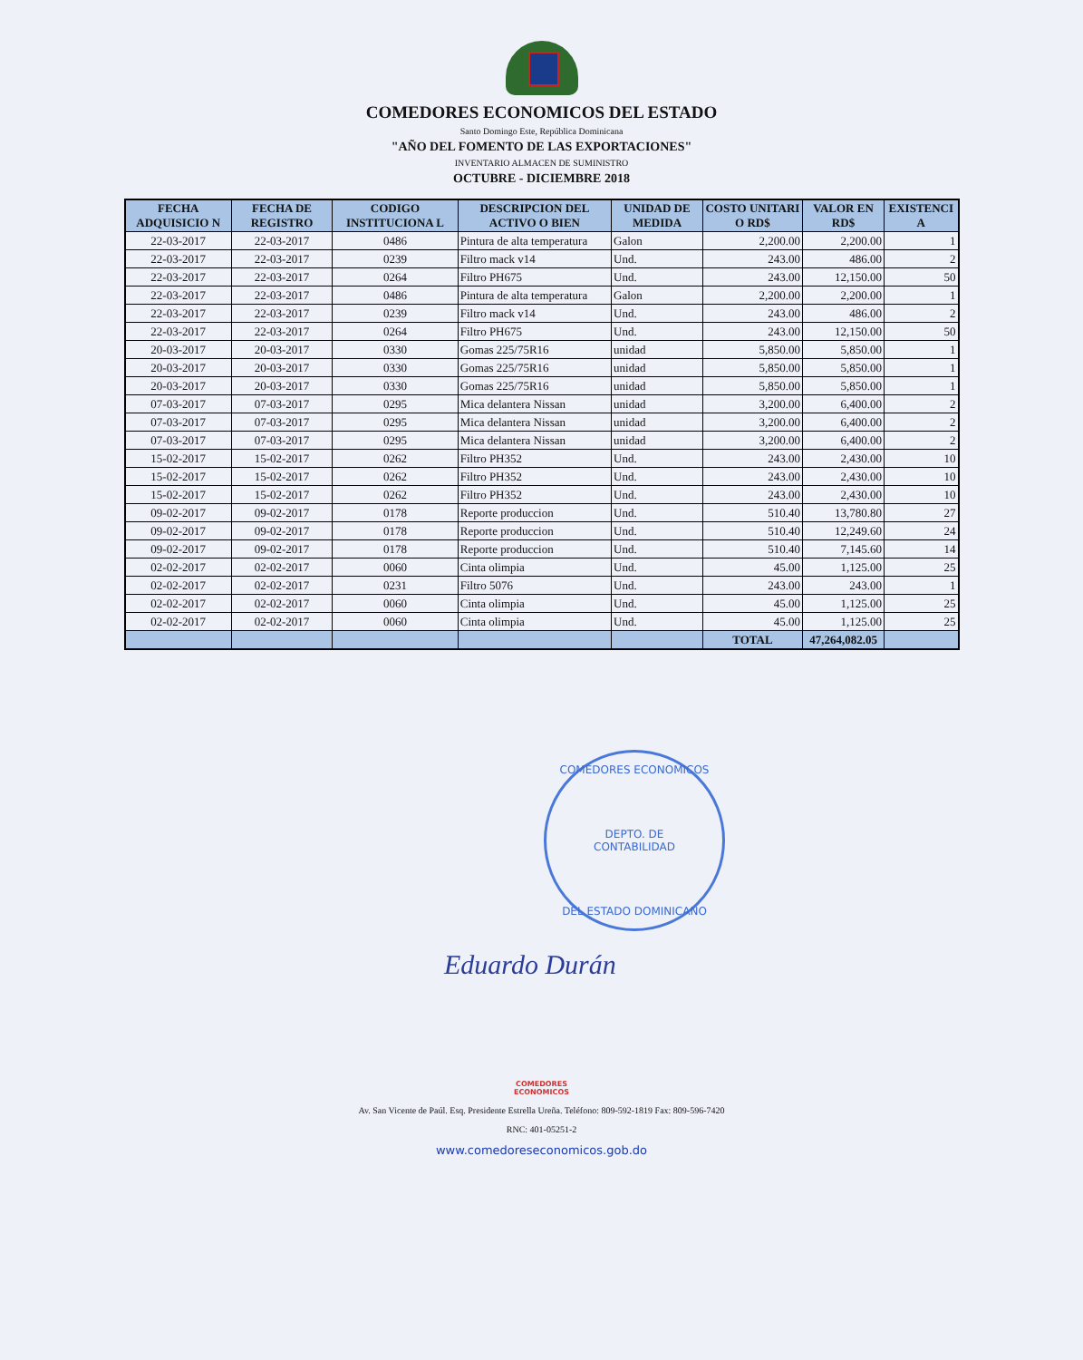COMEDORES ECONOMICOS DEL ESTADO
Santo Domingo Este, República Dominicana
"AÑO DEL FOMENTO DE LAS EXPORTACIONES"
INVENTARIO ALMACEN DE SUMINISTRO
OCTUBRE - DICIEMBRE 2018
| FECHA ADQUISICIO N | FECHA DE REGISTRO | CODIGO INSTITUCIONA L | DESCRIPCION DEL ACTIVO O BIEN | UNIDAD DE MEDIDA | COSTO UNITARI O RD$ | VALOR EN RD$ | EXISTENCI A |
| --- | --- | --- | --- | --- | --- | --- | --- |
| 22-03-2017 | 22-03-2017 | 0486 | Pintura de alta temperatura | Galon | 2,200.00 | 2,200.00 | 1 |
| 22-03-2017 | 22-03-2017 | 0239 | Filtro mack v14 | Und. | 243.00 | 486.00 | 2 |
| 22-03-2017 | 22-03-2017 | 0264 | Filtro PH675 | Und. | 243.00 | 12,150.00 | 50 |
| 22-03-2017 | 22-03-2017 | 0486 | Pintura de alta temperatura | Galon | 2,200.00 | 2,200.00 | 1 |
| 22-03-2017 | 22-03-2017 | 0239 | Filtro mack v14 | Und. | 243.00 | 486.00 | 2 |
| 22-03-2017 | 22-03-2017 | 0264 | Filtro PH675 | Und. | 243.00 | 12,150.00 | 50 |
| 20-03-2017 | 20-03-2017 | 0330 | Gomas 225/75R16 | unidad | 5,850.00 | 5,850.00 | 1 |
| 20-03-2017 | 20-03-2017 | 0330 | Gomas 225/75R16 | unidad | 5,850.00 | 5,850.00 | 1 |
| 20-03-2017 | 20-03-2017 | 0330 | Gomas 225/75R16 | unidad | 5,850.00 | 5,850.00 | 1 |
| 07-03-2017 | 07-03-2017 | 0295 | Mica delantera Nissan | unidad | 3,200.00 | 6,400.00 | 2 |
| 07-03-2017 | 07-03-2017 | 0295 | Mica delantera Nissan | unidad | 3,200.00 | 6,400.00 | 2 |
| 07-03-2017 | 07-03-2017 | 0295 | Mica delantera Nissan | unidad | 3,200.00 | 6,400.00 | 2 |
| 15-02-2017 | 15-02-2017 | 0262 | Filtro PH352 | Und. | 243.00 | 2,430.00 | 10 |
| 15-02-2017 | 15-02-2017 | 0262 | Filtro PH352 | Und. | 243.00 | 2,430.00 | 10 |
| 15-02-2017 | 15-02-2017 | 0262 | Filtro PH352 | Und. | 243.00 | 2,430.00 | 10 |
| 09-02-2017 | 09-02-2017 | 0178 | Reporte produccion | Und. | 510.40 | 13,780.80 | 27 |
| 09-02-2017 | 09-02-2017 | 0178 | Reporte produccion | Und. | 510.40 | 12,249.60 | 24 |
| 09-02-2017 | 09-02-2017 | 0178 | Reporte produccion | Und. | 510.40 | 7,145.60 | 14 |
| 02-02-2017 | 02-02-2017 | 0060 | Cinta olimpia | Und. | 45.00 | 1,125.00 | 25 |
| 02-02-2017 | 02-02-2017 | 0231 | Filtro 5076 | Und. | 243.00 | 243.00 | 1 |
| 02-02-2017 | 02-02-2017 | 0060 | Cinta olimpia | Und. | 45.00 | 1,125.00 | 25 |
| 02-02-2017 | 02-02-2017 | 0060 | Cinta olimpia | Und. | 45.00 | 1,125.00 | 25 |
| | | | | | TOTAL | 47,264,082.05 | |
COMEDORES ECONOMICOS
DEPTO. DE
CONTABILIDAD
DEL ESTADO DOMINICANO
Eduardo Durán
COMEDORES
ECONOMICOS
Av. San Vicente de Paúl. Esq. Presidente Estrella Ureña. Teléfono: 809-592-1819 Fax: 809-596-7420
RNC: 401-05251-2
www.comedoreseconomicos.gob.do